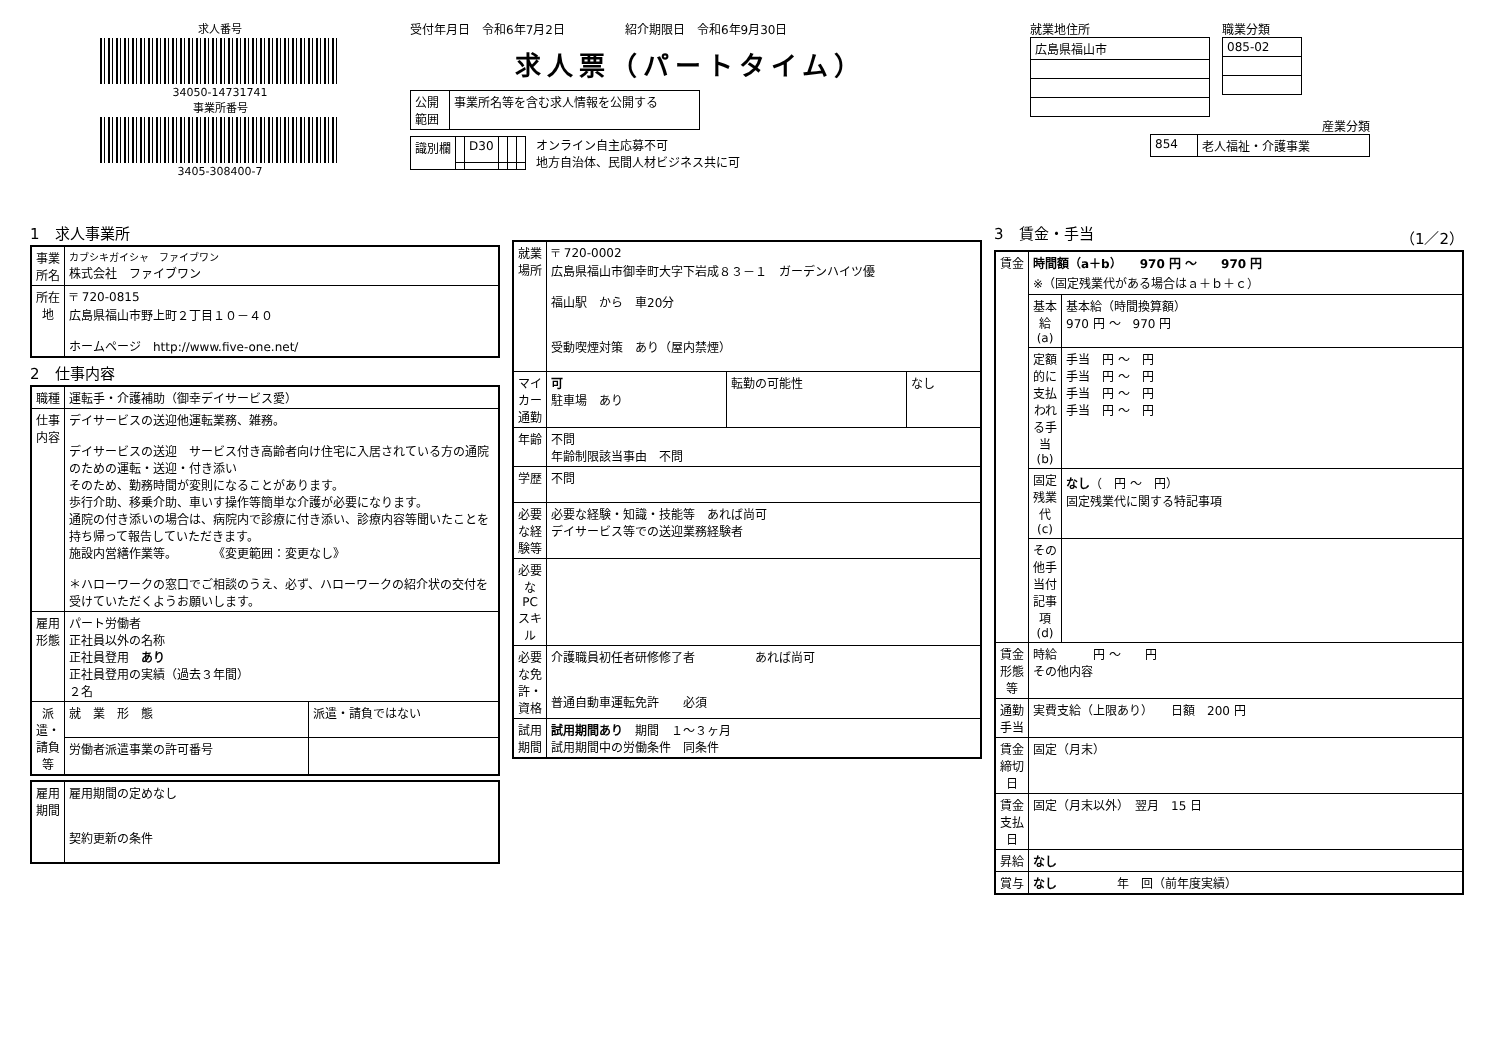求人番号
34050-14731741
事業所番号
3405-308400-7
受付年月日　令和6年7月2日　　　　　紹介期限日　令和6年9月30日
求人票（パートタイム）
| 公開 範囲 | 事業所名等を含む求人情報を公開する |
| 識別欄 | | D30 | | | |
オンライン自主応募不可
地方自治体、民間人材ビジネス共に可
就業地住所
| 広島県福山市 |
職業分類
| 085-02 |
産業分類
| 854 | 老人福祉・介護事業 |
1　求人事業所
| 事業所名 | カブシキガイシャ ファイブワン 株式会社 ファイブワン |
| 所在地 | 〒 720-0815 広島県福山市野上町２丁目１０－４０ ホームページ http://www.five-one.net/ |
2　仕事内容
| 職種 | 運転手・介護補助（御幸デイサービス愛） | |
| 仕事内容 | デイサービスの送迎他運転業務、雑務。 デイサービスの送迎 サービス付き高齢者向け住宅に入居されている方の通院のための運転・送迎・付き添い そのため、勤務時間が変則になることがあります。 歩行介助、移乗介助、車いす操作等簡単な介護が必要になります。 通院の付き添いの場合は、病院内で診療に付き添い、診療内容等聞いたことを持ち帰って報告していただきます。 施設内営繕作業等。 《変更範囲：変更なし》 ＊ハローワークの窓口でご相談のうえ、必ず、ハローワークの紹介状の交付を受けていただくようお願いします。 | |
| 雇用形態 | パート労働者 正社員以外の名称 正社員登用 あり 正社員登用の実績（過去３年間） ２名 | |
| 派遣・請負等 | 就 業 形 態 | 派遣・請負ではない |
| | 労働者派遣事業の許可番号 | |
| 雇用期間 | 雇用期間の定めなし 契約更新の条件 |
| 就業場所 | 〒 720-0002 広島県福山市御幸町大字下岩成８３－１ ガーデンハイツ優 福山駅 から 車20分 受動喫煙対策 あり（屋内禁煙） | | |
| マイカー通勤 | 可 駐車場 あり | 転勤の可能性 | なし |
| 年齢 | 不問 年齢制限該当事由 不問 | | |
| 学歴 | 不問 | | |
| 必要な経験等 | 必要な経験・知識・技能等 あれば尚可 デイサービス等での送迎業務経験者 | | |
| 必要なPCスキル | | | |
| 必要な免許・資格 | 介護職員初任者研修修了者 あれば尚可 普通自動車運転免許 必須 | | |
| 試用期間 | 試用期間あり 期間 １～３ヶ月 試用期間中の労働条件 同条件 | | |
3　賃金・手当 （1／2）
| 賃金 | 時間額（a＋b） 970 円 ～ 970 円 ※（固定残業代がある場合はａ＋ｂ＋ｃ） | |
| | 基本給(a) | 基本給（時間換算額） 970 円 ～ 970 円 |
| | 定額的に支払われる手当(b) | 手当 円 ～ 円 手当 円 ～ 円 手当 円 ～ 円 手当 円 ～ 円 |
| | 固定残業代(c) | なし （ 円 ～ 円） 固定残業代に関する特記事項 |
| | その他手当付記事項(d) | |
| 賃金形態等 | 時給 円 ～ 円 その他内容 | |
| 通勤手当 | 実費支給（上限あり） 日額 200 円 | |
| 賃金締切日 | 固定（月末） | |
| 賃金支払日 | 固定（月末以外） 翌月 15 日 | |
| 昇給 | なし | |
| 賞与 | なし 年 回（前年度実績） | |